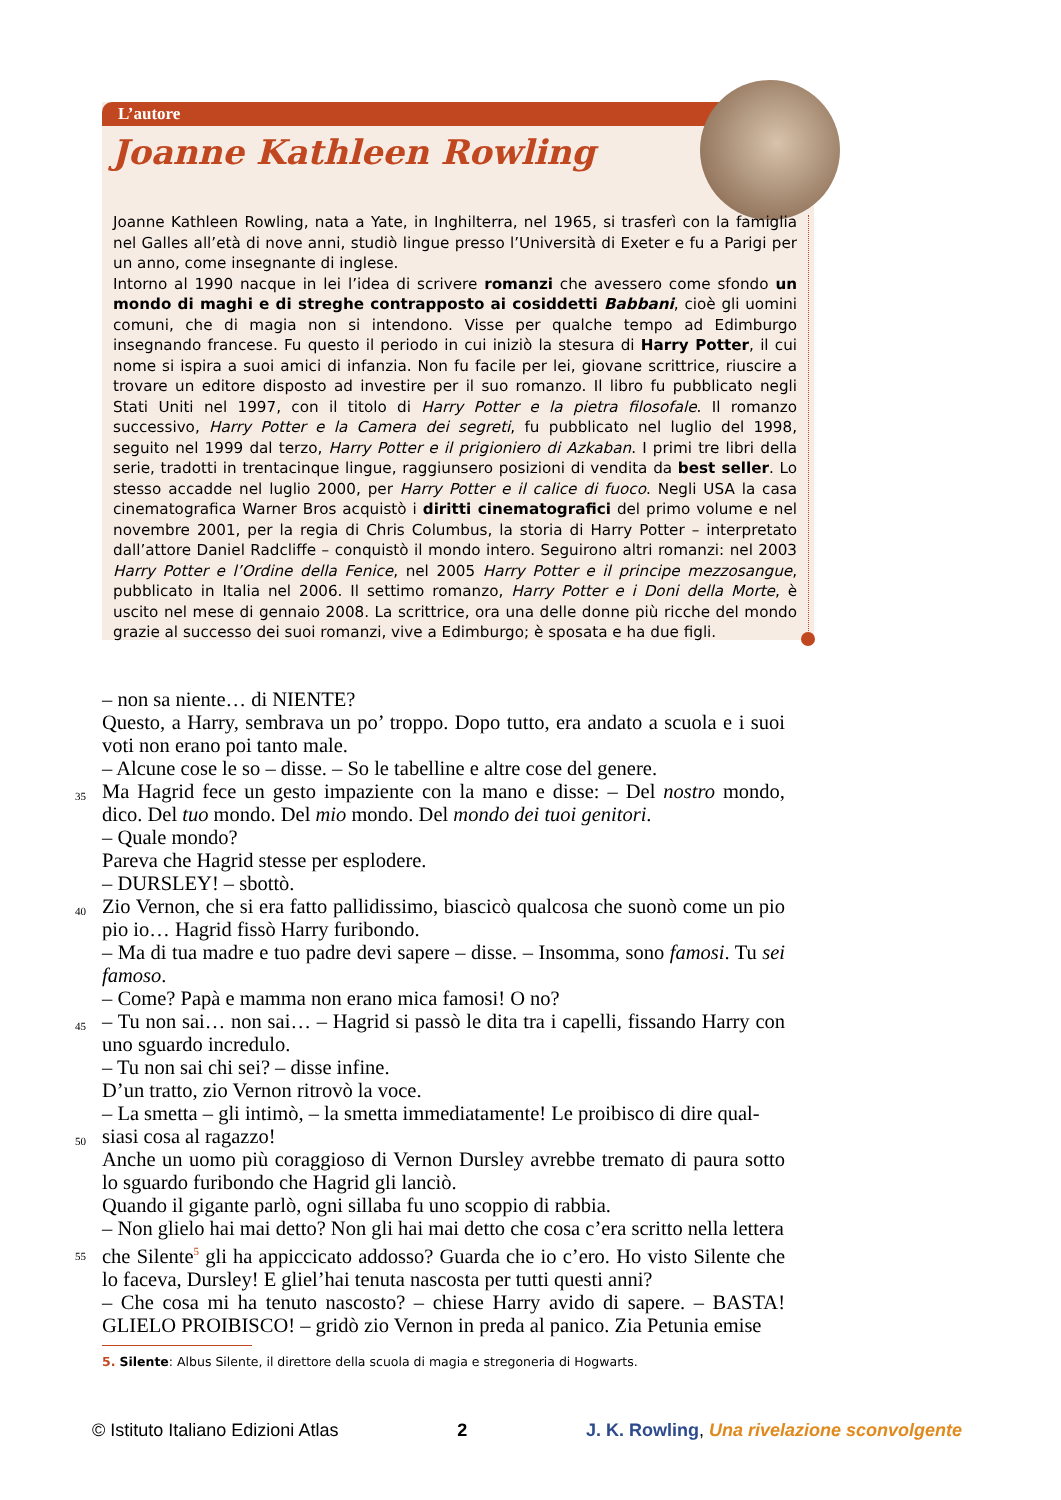L’autore
Joanne Kathleen Rowling
Joanne Kathleen Rowling, nata a Yate, in Inghilterra, nel 1965, si trasferì con la famiglia nel Galles all’età di nove anni, studiò lingue presso l’Università di Exeter e fu a Parigi per un anno, come insegnante di inglese.
Intorno al 1990 nacque in lei l’idea di scrivere romanzi che avessero come sfondo un mondo di maghi e di streghe contrapposto ai cosiddetti Babbani, cioè gli uomini comuni, che di magia non si intendono. Visse per qualche tempo ad Edimburgo insegnando francese. Fu questo il periodo in cui iniziò la stesura di Harry Potter, il cui nome si ispira a suoi amici di infanzia. Non fu facile per lei, giovane scrittrice, riuscire a trovare un editore disposto ad investire per il suo romanzo. Il libro fu pubblicato negli Stati Uniti nel 1997, con il titolo di Harry Potter e la pietra filosofale. Il romanzo successivo, Harry Potter e la Camera dei segreti, fu pubblicato nel luglio del 1998, seguito nel 1999 dal terzo, Harry Potter e il prigioniero di Azkaban. I primi tre libri della serie, tradotti in trentacinque lingue, raggiunsero posizioni di vendita da best seller. Lo stesso accadde nel luglio 2000, per Harry Potter e il calice di fuoco. Negli USA la casa cinematografica Warner Bros acquistò i diritti cinematografici del primo volume e nel novembre 2001, per la regia di Chris Columbus, la storia di Harry Potter – interpretato dall’attore Daniel Radcliffe – conquistò il mondo intero. Seguirono altri romanzi: nel 2003 Harry Potter e l’Ordine della Fenice, nel 2005 Harry Potter e il principe mezzosangue, pubblicato in Italia nel 2006. Il settimo romanzo, Harry Potter e i Doni della Morte, è uscito nel mese di gennaio 2008. La scrittrice, ora una delle donne più ricche del mondo grazie al successo dei suoi romanzi, vive a Edimburgo; è sposata e ha due figli.
– non sa niente… di NIENTE?
Questo, a Harry, sembrava un po’ troppo. Dopo tutto, era andato a scuola e i suoi voti non erano poi tanto male.
– Alcune cose le so – disse. – So le tabelline e altre cose del genere.
35 Ma Hagrid fece un gesto impaziente con la mano e disse: – Del nostro mondo, dico. Del tuo mondo. Del mio mondo. Del mondo dei tuoi genitori.
– Quale mondo?
Pareva che Hagrid stesse per esplodere.
– DURSLEY! – sbottò.
40 Zio Vernon, che si era fatto pallidissimo, biascicò qualcosa che suonò come un pio pio io… Hagrid fissò Harry furibondo.
– Ma di tua madre e tuo padre devi sapere – disse. – Insomma, sono famosi. Tu sei famoso.
– Come? Papà e mamma non erano mica famosi! O no?
45 – Tu non sai… non sai… – Hagrid si passò le dita tra i capelli, fissando Harry con uno sguardo incredulo.
– Tu non sai chi sei? – disse infine.
D’un tratto, zio Vernon ritrovò la voce.
– La smetta – gli intimò, – la smetta immediatamente! Le proibisco di dire qual-
50 siasi cosa al ragazzo!
Anche un uomo più coraggioso di Vernon Dursley avrebbe tremato di paura sotto lo sguardo furibondo che Hagrid gli lanciò.
Quando il gigante parlò, ogni sillaba fu uno scoppio di rabbia.
– Non glielo hai mai detto? Non gli hai mai detto che cosa c’era scritto nella lettera
55 che Silente<sup>5</sup> gli ha appiccicato addosso? Guarda che io c’ero. Ho visto Silente che lo faceva, Dursley! E gliel’hai tenuta nascosta per tutti questi anni?
– Che cosa mi ha tenuto nascosto? – chiese Harry avido di sapere. – BASTA! GLIELO PROIBISCO! – gridò zio Vernon in preda al panico. Zia Petunia emise
5. Silente: Albus Silente, il direttore della scuola di magia e stregoneria di Hogwarts.
© Istituto Italiano Edizioni Atlas 2 J. K. Rowling, Una rivelazione sconvolgente